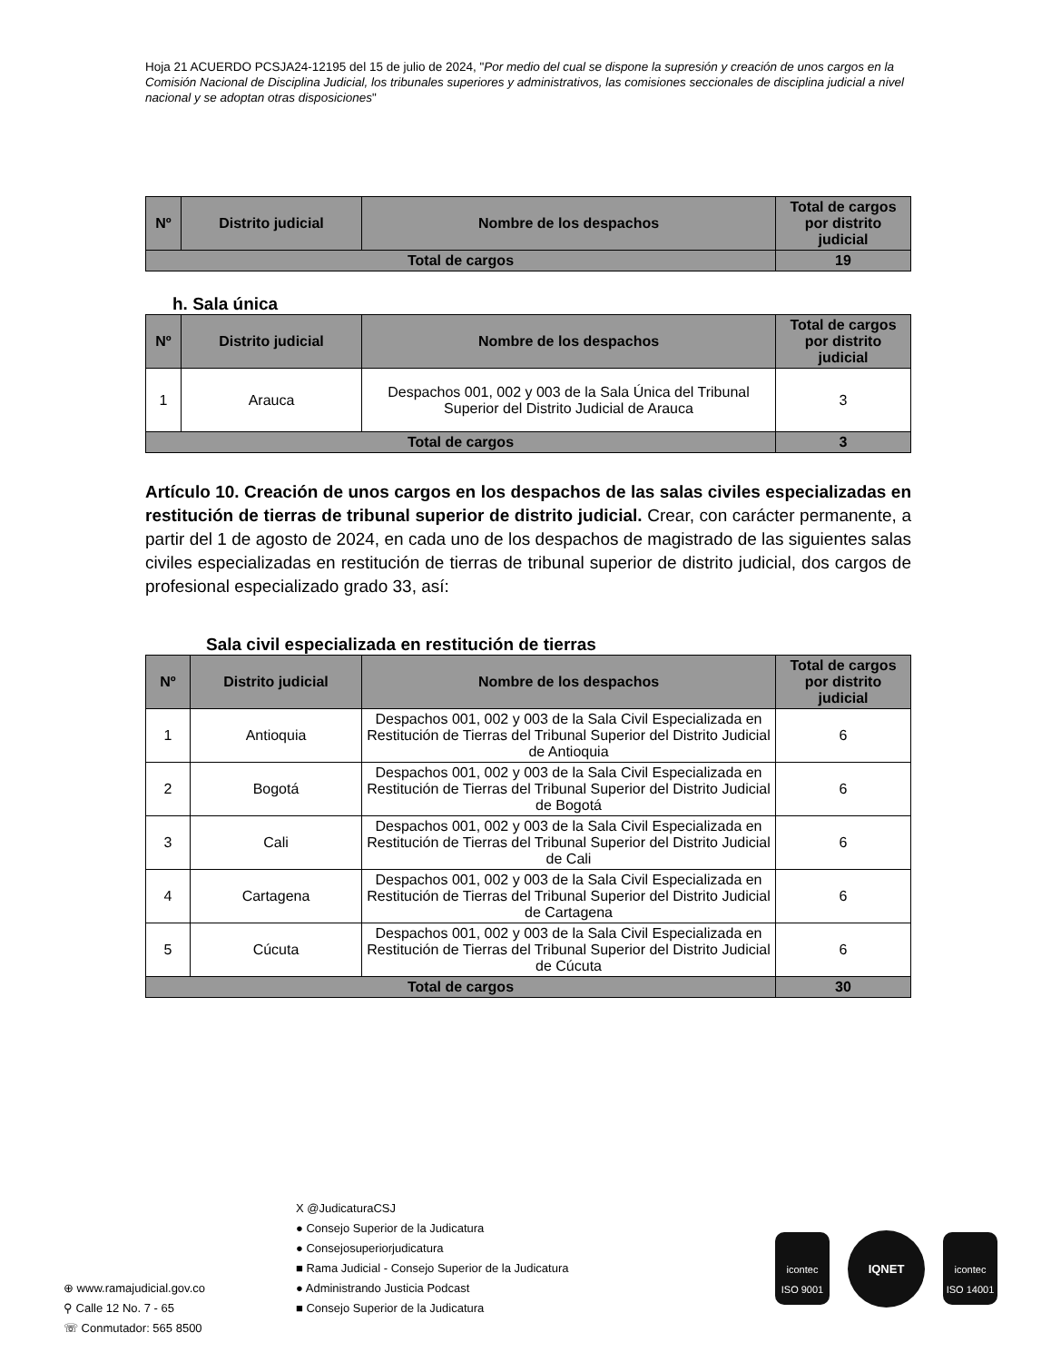Hoja 21 ACUERDO PCSJA24-12195 del 15 de julio de 2024, "Por medio del cual se dispone la supresión y creación de unos cargos en la Comisión Nacional de Disciplina Judicial, los tribunales superiores y administrativos, las comisiones seccionales de disciplina judicial a nivel nacional y se adoptan otras disposiciones"
| Nº | Distrito judicial | Nombre de los despachos | Total de cargos por distrito judicial |
| --- | --- | --- | --- |
| Total de cargos | | | 19 |
h. Sala única
| Nº | Distrito judicial | Nombre de los despachos | Total de cargos por distrito judicial |
| --- | --- | --- | --- |
| 1 | Arauca | Despachos 001, 002 y 003 de la Sala Única del Tribunal Superior del Distrito Judicial de Arauca | 3 |
| Total de cargos | | | 3 |
Artículo 10. Creación de unos cargos en los despachos de las salas civiles especializadas en restitución de tierras de tribunal superior de distrito judicial. Crear, con carácter permanente, a partir del 1 de agosto de 2024, en cada uno de los despachos de magistrado de las siguientes salas civiles especializadas en restitución de tierras de tribunal superior de distrito judicial, dos cargos de profesional especializado grado 33, así:
Sala civil especializada en restitución de tierras
| Nº | Distrito judicial | Nombre de los despachos | Total de cargos por distrito judicial |
| --- | --- | --- | --- |
| 1 | Antioquia | Despachos 001, 002 y 003 de la Sala Civil Especializada en Restitución de Tierras del Tribunal Superior del Distrito Judicial de Antioquia | 6 |
| 2 | Bogotá | Despachos 001, 002 y 003 de la Sala Civil Especializada en Restitución de Tierras del Tribunal Superior del Distrito Judicial de Bogotá | 6 |
| 3 | Cali | Despachos 001, 002 y 003 de la Sala Civil Especializada en Restitución de Tierras del Tribunal Superior del Distrito Judicial de Cali | 6 |
| 4 | Cartagena | Despachos 001, 002 y 003 de la Sala Civil Especializada en Restitución de Tierras del Tribunal Superior del Distrito Judicial de Cartagena | 6 |
| 5 | Cúcuta | Despachos 001, 002 y 003 de la Sala Civil Especializada en Restitución de Tierras del Tribunal Superior del Distrito Judicial de Cúcuta | 6 |
| Total de cargos | | | 30 |
⊕ www.ramajudicial.gov.co
⚲ Calle 12 No. 7 - 65
☏ Conmutador: 565 8500
X @JudicaturaCSJ
● Consejo Superior de la Judicatura
● Consejosuperiorjudicatura
■ Rama Judicial - Consejo Superior de la Judicatura
● Administrando Justicia Podcast
■ Consejo Superior de la Judicatura
icontec
ISO 9001
IQNET
icontec
ISO 14001